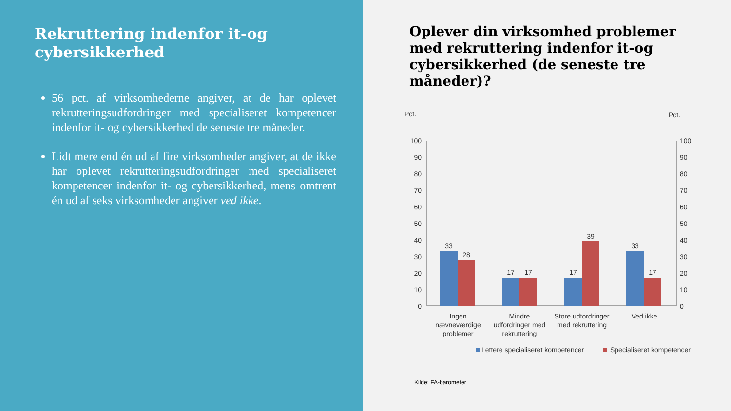Rekruttering indenfor it-og cybersikkerhed
56 pct. af virksomhederne angiver, at de har oplevet rekrutteringsudfordringer med specialiseret kompetencer indenfor it- og cybersikkerhed de seneste tre måneder.
Lidt mere end én ud af fire virksomheder angiver, at de ikke har oplevet rekrutteringsudfordringer med specialiseret kompetencer indenfor it- og cybersikkerhed, mens omtrent én ud af seks virksomheder angiver ved ikke.
Oplever din virksomhed problemer med rekruttering indenfor it-og cybersikkerhed (de seneste tre måneder)?
Pct.
Pct.
100
90
80
70
60
50
40
30
20
10
0
100
90
80
70
60
50
40
30
20
10
0
33
28
17
17
17
39
33
17
Ingen
nævneværdige
problemer
Mindre
udfordringer med
rekruttering
Store udfordringer
med rekruttering
Ved ikke
Lettere specialiseret kompetencer
Specialiseret kompetencer
Kilde: FA-barometer